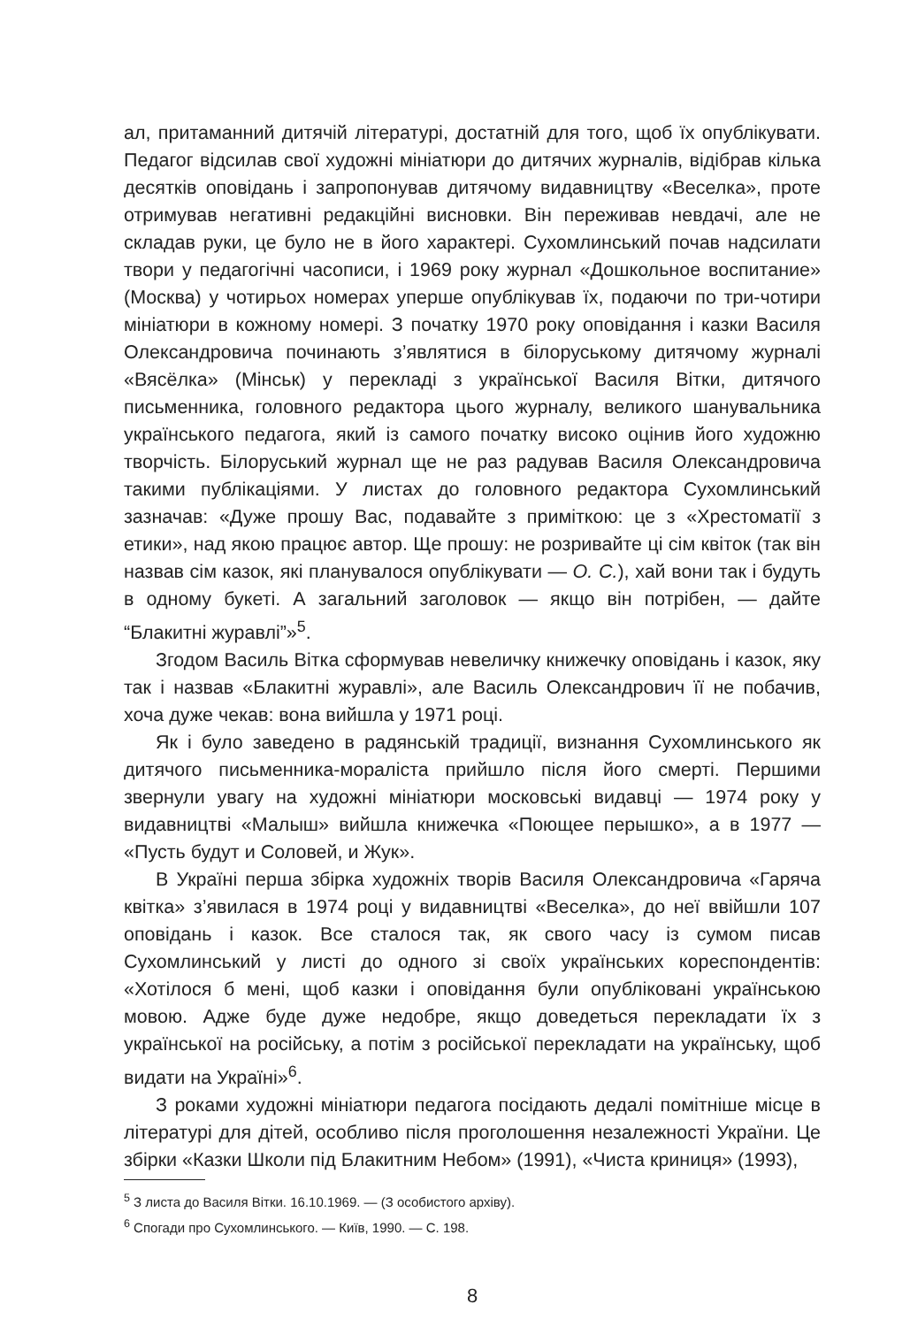ал, притаманний дитячій літературі, достатній для того, щоб їх опублікувати. Педагог відсилав свої художні мініатюри до дитячих журналів, відібрав кілька десятків оповідань і запропонував дитячому видавництву «Веселка», проте отримував негативні редакційні висновки. Він переживав невдачі, але не складав руки, це було не в його характері. Сухомлинський почав надсилати твори у педагогічні часописи, і 1969 року журнал «Дошкольное воспитание» (Москва) у чотирьох номерах уперше опублікував їх, подаючи по три-чотири мініатюри в кожному номері. З початку 1970 року оповідання і казки Василя Олександровича починають з’являтися в білоруському дитячому журналі «Вясёлка» (Мінськ) у перекладі з української Василя Вітки, дитячого письменника, головного редактора цього журналу, великого шанувальника українського педагога, який із самого початку високо оцінив його художню творчість. Білоруський журнал ще не раз радував Василя Олександровича такими публікаціями. У листах до головного редактора Сухомлинський зазначав: «Дуже прошу Вас, подавайте з приміткою: це з «Хрестоматії з етики», над якою працює автор. Ще прошу: не розривайте ці сім квіток (так він назвав сім казок, які планувалося опублікувати — О. С.), хай вони так і будуть в одному букеті. А загальний заголовок — якщо він потрібен, — дайте “Блакитні журавлі”»<sup>5</sup>.
Згодом Василь Вітка сформував невеличку книжечку оповідань і казок, яку так і назвав «Блакитні журавлі», але Василь Олександрович її не побачив, хоча дуже чекав: вона вийшла у 1971 році.
Як і було заведено в радянській традиції, визнання Сухомлинського як дитячого письменника-мораліста прийшло після його смерті. Першими звернули увагу на художні мініатюри московські видавці — 1974 року у видавництві «Малыш» вийшла книжечка «Поющее перышко», а в 1977 — «Пусть будут и Соловей, и Жук».
В Україні перша збірка художніх творів Василя Олександровича «Гаряча квітка» з’явилася в 1974 році у видавництві «Веселка», до неї ввійшли 107 оповідань і казок. Все сталося так, як свого часу із сумом писав Сухомлинський у листі до одного зі своїх українських кореспондентів: «Хотілося б мені, щоб казки і оповідання були опубліковані українською мовою. Адже буде дуже недобре, якщо доведеться перекладати їх з української на російську, а потім з російської перекладати на українську, щоб видати на Україні»<sup>6</sup>.
З роками художні мініатюри педагога посідають дедалі помітніше місце в літературі для дітей, особливо після проголошення незалежності України. Це збірки «Казки Школи під Блакитним Небом» (1991), «Чиста криниця» (1993),
<sup>5</sup> З листа до Василя Вітки. 16.10.1969. — (З особистого архіву).
<sup>6</sup> Спогади про Сухомлинського. — Київ, 1990. — С. 198.
8